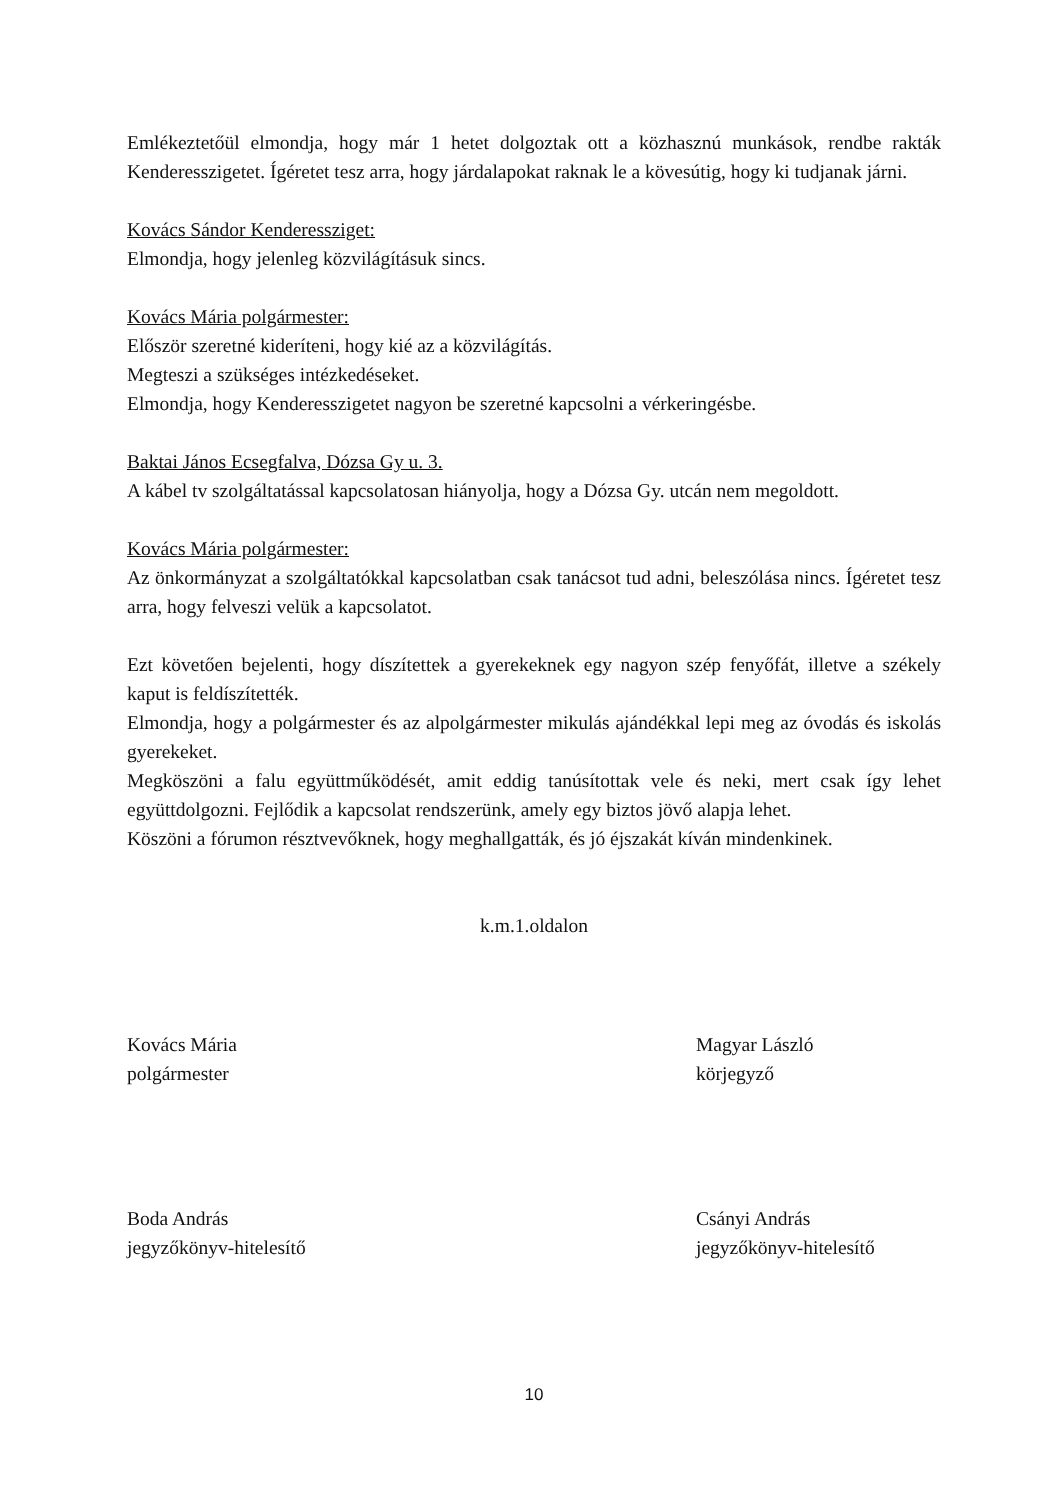Emlékeztetőül elmondja, hogy már 1 hetet dolgoztak ott a közhasznú munkások, rendbe rakták Kenderesszigetet. Ígéretet tesz arra, hogy járdalapokat raknak le a kövesútig, hogy ki tudjanak járni.
Kovács Sándor Kenderessziget:
Elmondja, hogy jelenleg közvilágításuk sincs.
Kovács Mária polgármester:
Először szeretné kideríteni, hogy kié az a közvilágítás.
Megteszi a szükséges intézkedéseket.
Elmondja, hogy Kenderesszigetet nagyon be szeretné kapcsolni a vérkeringésbe.
Baktai János Ecsegfalva, Dózsa Gy u. 3.
A kábel tv szolgáltatással kapcsolatosan hiányolja, hogy a Dózsa Gy. utcán nem megoldott.
Kovács Mária polgármester:
Az önkormányzat a szolgáltatókkal kapcsolatban csak tanácsot tud adni, beleszólása nincs. Ígéretet tesz arra, hogy felveszi velük a kapcsolatot.
Ezt követően bejelenti, hogy díszítettek a gyerekeknek egy nagyon szép fenyőfát, illetve a székely kaput is feldíszítették.
Elmondja, hogy a polgármester és az alpolgármester mikulás ajándékkal lepi meg az óvodás és iskolás gyerekeket.
Megköszöni a falu együttműködését, amit eddig tanúsítottak vele és neki, mert csak így lehet együttdolgozni. Fejlődik a kapcsolat rendszerünk, amely egy biztos jövő alapja lehet.
Köszöni a fórumon résztvevőknek, hogy meghallgatták, és jó éjszakát kíván mindenkinek.
k.m.1.oldalon
Kovács Mária
polgármester
Magyar László
körjegyző
Boda András
jegyzőkönyv-hitelesítő
Csányi András
jegyzőkönyv-hitelesítő
10